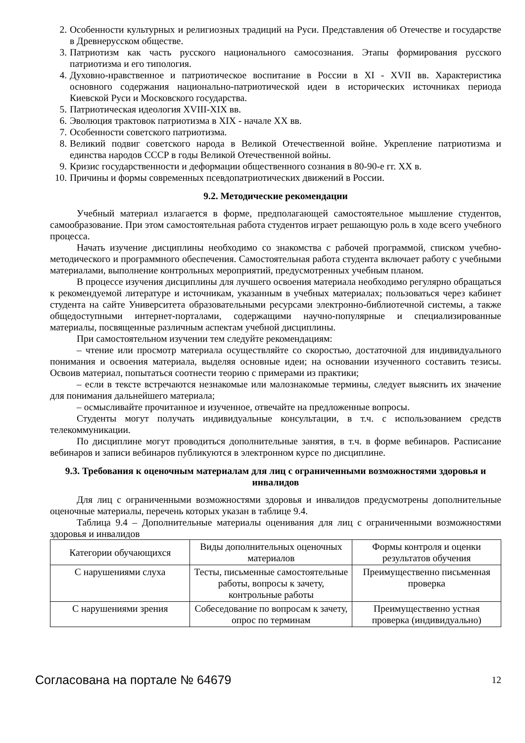2. Особенности культурных и религиозных традиций на Руси. Представления об Отечестве и государстве в Древнерусском обществе.
3. Патриотизм как часть русского национального самосознания. Этапы формирования русского патриотизма и его типология.
4. Духовно-нравственное и патриотическое воспитание в России в XI - XVII вв. Характеристика основного содержания национально-патриотической идеи в исторических источниках периода Киевской Руси и Московского государства.
5. Патриотическая идеология XVIII-XIX вв.
6. Эволюция трактовок патриотизма в XIX - начале XX вв.
7. Особенности советского патриотизма.
8. Великий подвиг советского народа в Великой Отечественной войне. Укрепление патриотизма и единства народов СССР в годы Великой Отечественной войны.
9. Кризис государственности и деформации общественного сознания в 80-90-е гг. XX в.
10. Причины и формы современных псевдопатриотических движений в России.
9.2. Методические рекомендации
Учебный материал излагается в форме, предполагающей самостоятельное мышление студентов, самообразование. При этом самостоятельная работа студентов играет решающую роль в ходе всего учебного процесса.
Начать изучение дисциплины необходимо со знакомства с рабочей программой, списком учебно-методического и программного обеспечения. Самостоятельная работа студента включает работу с учебными материалами, выполнение контрольных мероприятий, предусмотренных учебным планом.
В процессе изучения дисциплины для лучшего освоения материала необходимо регулярно обращаться к рекомендуемой литературе и источникам, указанным в учебных материалах; пользоваться через кабинет студента на сайте Университета образовательными ресурсами электронно-библиотечной системы, а также общедоступными интернет-порталами, содержащими научно-популярные и специализированные материалы, посвященные различным аспектам учебной дисциплины.
При самостоятельном изучении тем следуйте рекомендациям:
– чтение или просмотр материала осуществляйте со скоростью, достаточной для индивидуального понимания и освоения материала, выделяя основные идеи; на основании изученного составить тезисы. Освоив материал, попытаться соотнести теорию с примерами из практики;
– если в тексте встречаются незнакомые или малознакомые термины, следует выяснить их значение для понимания дальнейшего материала;
– осмысливайте прочитанное и изученное, отвечайте на предложенные вопросы.
Студенты могут получать индивидуальные консультации, в т.ч. с использованием средств телекоммуникации.
По дисциплине могут проводиться дополнительные занятия, в т.ч. в форме вебинаров. Расписание вебинаров и записи вебинаров публикуются в электронном курсе по дисциплине.
9.3. Требования к оценочным материалам для лиц с ограниченными возможностями здоровья и инвалидов
Для лиц с ограниченными возможностями здоровья и инвалидов предусмотрены дополнительные оценочные материалы, перечень которых указан в таблице 9.4.
Таблица 9.4 – Дополнительные материалы оценивания для лиц с ограниченными возможностями здоровья и инвалидов
| Категории обучающихся | Виды дополнительных оценочных материалов | Формы контроля и оценки результатов обучения |
| --- | --- | --- |
| С нарушениями слуха | Тесты, письменные самостоятельные работы, вопросы к зачету, контрольные работы | Преимущественно письменная проверка |
| С нарушениями зрения | Собеседование по вопросам к зачету, опрос по терминам | Преимущественно устная проверка (индивидуально) |
Согласована на портале № 64679 12